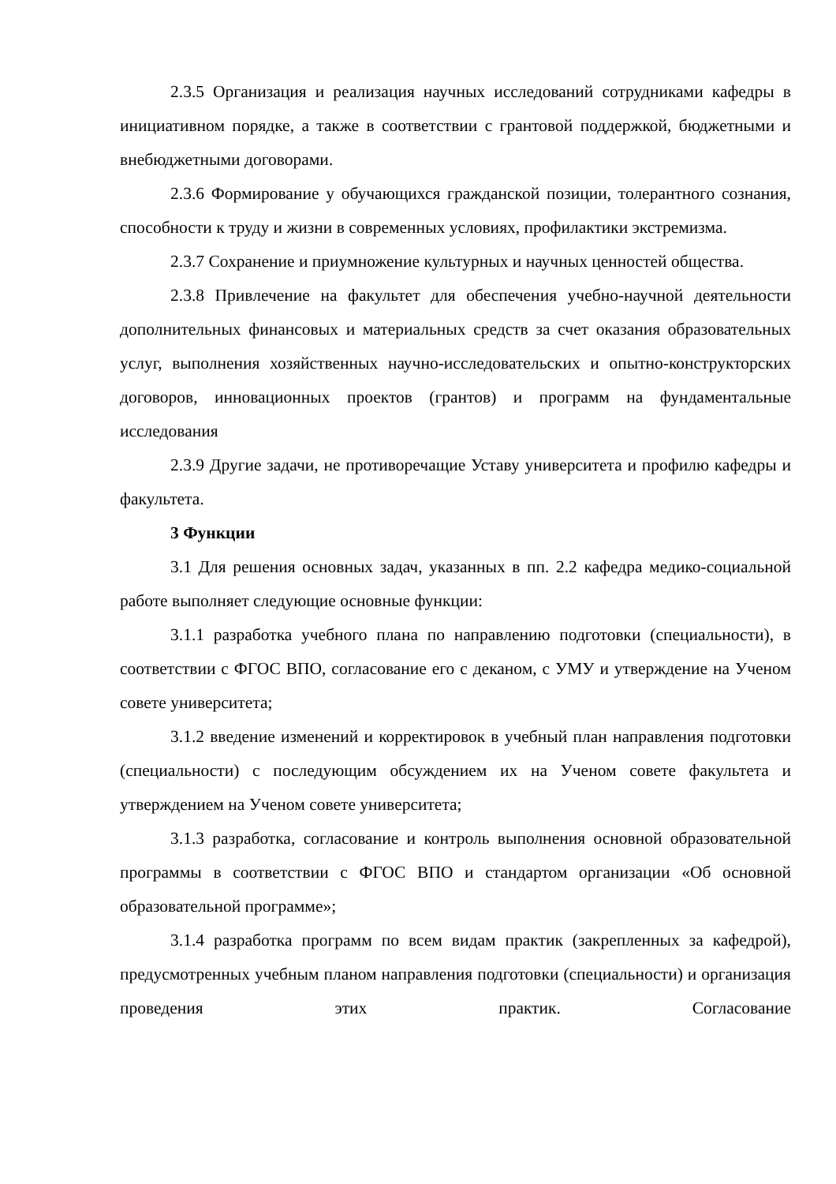2.3.5 Организация и реализация научных исследований сотрудниками кафедры в инициативном порядке, а также в соответствии с грантовой поддержкой, бюджетными и внебюджетными договорами.
2.3.6 Формирование у обучающихся гражданской позиции, толерантного сознания, способности к труду и жизни в современных условиях, профилактики экстремизма.
2.3.7 Сохранение и приумножение культурных и научных ценностей общества.
2.3.8 Привлечение на факультет для обеспечения учебно-научной деятельности дополнительных финансовых и материальных средств за счет оказания образовательных услуг, выполнения хозяйственных научно-исследовательских и опытно-конструкторских договоров, инновационных проектов (грантов) и программ на фундаментальные исследования
2.3.9 Другие задачи, не противоречащие Уставу университета и профилю кафедры и факультета.
3 Функции
3.1 Для решения основных задач, указанных в пп. 2.2 кафедра медико-социальной работе выполняет следующие основные функции:
3.1.1 разработка учебного плана по направлению подготовки (специальности), в соответствии с ФГОС ВПО, согласование его с деканом, с УМУ и утверждение на Ученом совете университета;
3.1.2 введение изменений и корректировок в учебный план направления подготовки (специальности) с последующим обсуждением их на Ученом совете факультета и утверждением на Ученом совете университета;
3.1.3 разработка, согласование и контроль выполнения основной образовательной программы в соответствии с ФГОС ВПО и стандартом организации «Об основной образовательной программе»;
3.1.4 разработка программ по всем видам практик (закрепленных за кафедрой), предусмотренных учебным планом направления подготовки (специальности) и организация проведения этих практик. Согласование